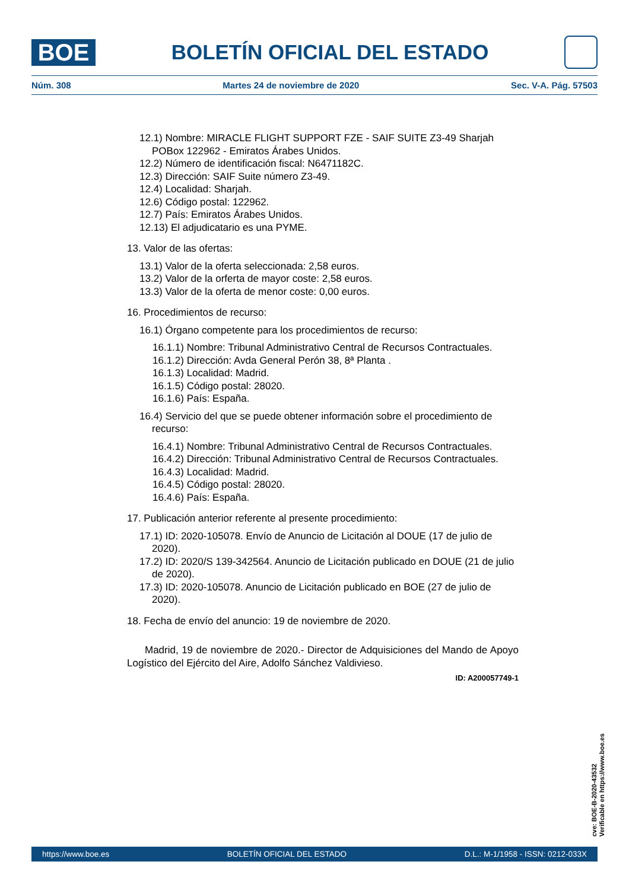BOE
BOLETÍN OFICIAL DEL ESTADO
Núm. 308 Martes 24 de noviembre de 2020 Sec. V-A. Pág. 57503
12.1) Nombre: MIRACLE FLIGHT SUPPORT FZE - SAIF SUITE Z3-49 Sharjah POBox 122962 - Emiratos Árabes Unidos.
12.2) Número de identificación fiscal: N6471182C.
12.3) Dirección: SAIF Suite número Z3-49.
12.4) Localidad: Sharjah.
12.6) Código postal: 122962.
12.7) País: Emiratos Árabes Unidos.
12.13) El adjudicatario es una PYME.
13. Valor de las ofertas:
13.1) Valor de la oferta seleccionada: 2,58 euros.
13.2) Valor de la orferta de mayor coste: 2,58 euros.
13.3) Valor de la oferta de menor coste: 0,00 euros.
16. Procedimientos de recurso:
16.1) Órgano competente para los procedimientos de recurso:
16.1.1) Nombre: Tribunal Administrativo Central de Recursos Contractuales.
16.1.2) Dirección: Avda General Perón 38, 8ª Planta .
16.1.3) Localidad: Madrid.
16.1.5) Código postal: 28020.
16.1.6) País: España.
16.4) Servicio del que se puede obtener información sobre el procedimiento de recurso:
16.4.1) Nombre: Tribunal Administrativo Central de Recursos Contractuales.
16.4.2) Dirección: Tribunal Administrativo Central de Recursos Contractuales.
16.4.3) Localidad: Madrid.
16.4.5) Código postal: 28020.
16.4.6) País: España.
17. Publicación anterior referente al presente procedimiento:
17.1) ID: 2020-105078. Envío de Anuncio de Licitación al DOUE (17 de julio de 2020).
17.2) ID: 2020/S 139-342564. Anuncio de Licitación publicado en DOUE (21 de julio de 2020).
17.3) ID: 2020-105078. Anuncio de Licitación publicado en BOE (27 de julio de 2020).
18. Fecha de envío del anuncio: 19 de noviembre de 2020.
Madrid, 19 de noviembre de 2020.- Director de Adquisiciones del Mando de Apoyo Logístico del Ejército del Aire, Adolfo Sánchez Valdivieso.
ID: A200057749-1
cve: BOE-B-2020-43532
Verificable en https://www.boe.es
https://www.boe.es BOLETÍN OFICIAL DEL ESTADO D.L.: M-1/1958 - ISSN: 0212-033X